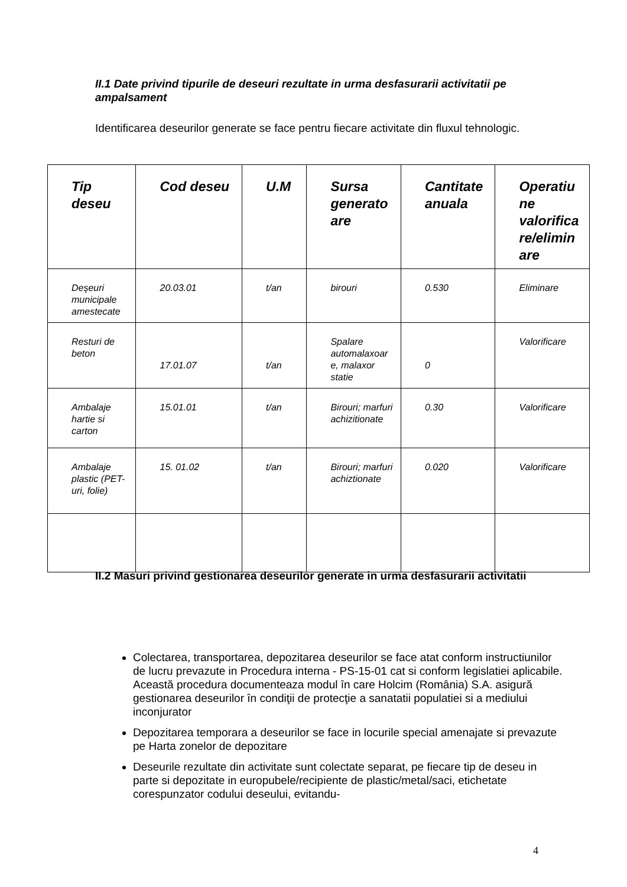II.1 Date privind tipurile de deseuri rezultate in urma desfasurarii activitatii pe ampalsament
Identificarea deseurilor generate se face pentru fiecare activitate din fluxul tehnologic.
| Tip deseu | Cod deseu | U.M | Sursa generato are | Cantitate anuala | Operatiu ne valorifica re/elimin are |
| --- | --- | --- | --- | --- | --- |
| Deşeuri municipale amestecate | 20.03.01 | t/an | birouri | 0.530 | Eliminare |
| Resturi de beton | 17.01.07 | t/an | Spalare automalaxoar e, malaxor statie | 0 | Valorificare |
| Ambalaje hartie si carton | 15.01.01 | t/an | Birouri; marfuri achizitionate | 0.30 | Valorificare |
| Ambalaje plastic (PET-uri, folie) | 15. 01.02 | t/an | Birouri; marfuri achiztionate | 0.020 | Valorificare |
II.2 Masuri privind gestionarea deseurilor generate in urma desfasurarii activitatii
Colectarea, transportarea, depozitarea deseurilor se face atat conform instructiunilor de lucru prevazute in Procedura interna - PS-15-01 cat si conform legislatiei aplicabile. Această procedura documenteaza modul în care Holcim (România) S.A. asigură gestionarea deseurilor în condiţii de protecţie a sanatatii populatiei si a mediului inconjurator
Depozitarea temporara a deseurilor se face in locurile special amenajate si prevazute pe Harta zonelor de depozitare
Deseurile rezultate din activitate sunt colectate separat, pe fiecare tip de deseu in parte si depozitate in europubele/recipiente de plastic/metal/saci, etichetate corespunzator codului deseului, evitandu-
4